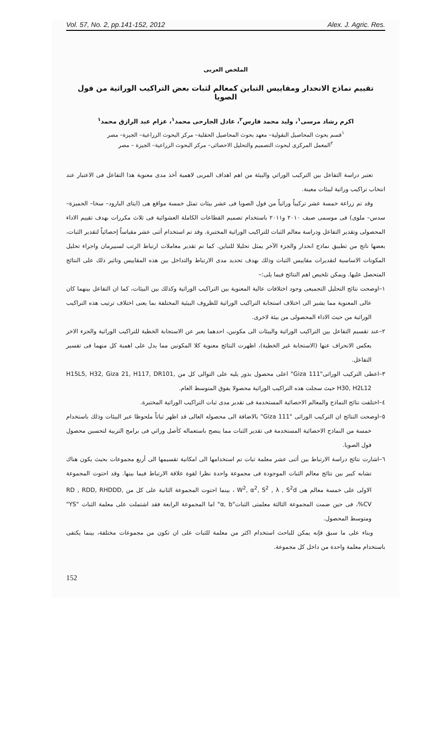Vol. 57, No. 2, pp.141-152, 2012 Alex. J. Agric. Res.
الملخص العربى
تقييم نماذج الانحدار ومقاييس التباين كمعالم لثبات بعض التراكيب الوراثية من فول الصويا
اكرم رشاد مرسى<sup>١</sup>، وليد محمد فارس<sup>٢</sup>، عادل الجارحى محمد<sup>١</sup>، عزام عبد الرازق محمد<sup>١</sup>
<sup>١</sup> قسم بحوث المحاصيل البقولية– معهد بحوث المحاصيل الحقلية– مركز البحوث الزراعية– الجيزة– مصر
<sup>٢</sup> المعمل المركزى لبحوث التصميم والتحليل الاحصائى– مركز البحوث الزراعية– الجيزة – مصر
تعتبر دراسة التفاعل بين التركيب الوراثي والبيئة من اهم اهداف المربى لاهمية أخذ مدى معنوية هذا التفاعل فى الاعتبار عند انتخاب تراكيب وراثية لبيئات معينة.
وقد تم زراعة خمسة عشر تركيباً وراثياً من فول الصويا فى عشر بيئات تمثل خمسة مواقع هى (ايتاى البارود– سخا– الجميزة– سدس– ملوى) فى موسمى صيف ٢٠١٠ و٢٠١١ باستخدام تصميم القطاعات الكاملة العشوائية فى ثلاث مكررات بهدف تقييم الاداء المحصولى وتقدير التفاعل ودراسة معالم الثبات للتراكيب الوراثية المختبرة. وقد تم استخدام أثنى عشر مقياساً إحصائياً لتقدير الثبات، بعضها ناتج من تطبيق نماذج انحدار والجزء الآخر يمثل تحليلا للتباين. كما تم تقدير معاملات ارتباط الرتب لسبيرمان واجراء تحليل المكونات الاساسية لتقديرات مقاييس الثبات وذلك بهدف تحديد مدى الارتباط والتداخل بين هذه المقاييس وتاثير ذلك على النتائج المتحصل عليها. ويمكن تلخيص اهم النتائج فيما يلى:–
١–اوضحت نتائج التحليل التجميعى وجود اختلافات عالية المعنوية بين التراكيب الوراثية وكذلك بين البيئات، كما ان التفاعل بينهما كان عالى المعنوية مما يشير الى اختلاف استجابة التراكيب الوراثية للظروف البيئية المختلفة بما يعنى اختلاف ترتيب هذه التراكيب الوراثية من حيث الاداء المحصولى من بيئة لاخرى.
٢–عند تقسيم التفاعل بين التراكيب الوراثية والبيئات الى مكونين، احدهما يعبر عن الاستجابة الخطية للتراكيب الوراثية والجزء الاخر يعكس الانحراف عنها (الاستجابة غير الخطية)، اظهرت النتائج معنوية كلا المكونين مما يدل على اهمية كل منهما فى تفسير التفاعل.
٣–اعطى التركيب الوراثى"Giza 111" اعلى محصول بذور يليه على التوالى كل من H15L5, H32, Giza 21, H117, DR101, H30, H2L12 حيث سجلت هذه التراكيب الوراثية محصولا يفوق المتوسط العام.
٤–اختلفت نتائج النماذج والمعالم الاحصائية المستخدمة فى تقدير مدى ثبات التراكيب الوراثية المختبرة.
٥–اوضحت النتائج ان التركيب الوراثى "Giza 111" بالاضافة الى محصوله العالى قد اظهر ثباتاً ملحوظا عبر البيئات وذلك باستخدام خمسة من النماذج الاحصائية المستخدمة فى تقدير الثبات مما ينصح باستعماله كأصل وراثي فى برامج التربية لتحسين محصول فول الصويا.
٦–اشارت نتائج دراسة الارتباط بين أثنى عشر معلمة ثبات تم استخدامها الى امكانية تقسيمها الى أربع مجموعات بحيث يكون هناك تشابه كبير بين نتائج معالم الثبات الموجودة فى مجموعة واحدة نظرا لقوة علاقة الارتباط فيما بينها. وقد احتوت المجموعة الاولى على خمسة معالم هى W<sup>2</sup>, α<sup>2</sup>, S<sup>2</sup> , λ , S<sup>2</sup>d ، بينما احتوت المجموعة الثانية على كل من RD , RDD, RHDDD, CV%، فى حين ضمت المجموعة الثالثة معلمتى الثبات"α, b" اما المجموعة الرابعة فقد اشتملت على معلمة الثبات "YS" ومتوسط المحصول.
وبناء على ما سبق فإنه يمكن للباحث استخدام اكثر من معلمة للثبات على ان تكون من مجموعات مختلفة، بينما يكتفى باستخدام معلمة واحدة من داخل كل مجموعة.
152